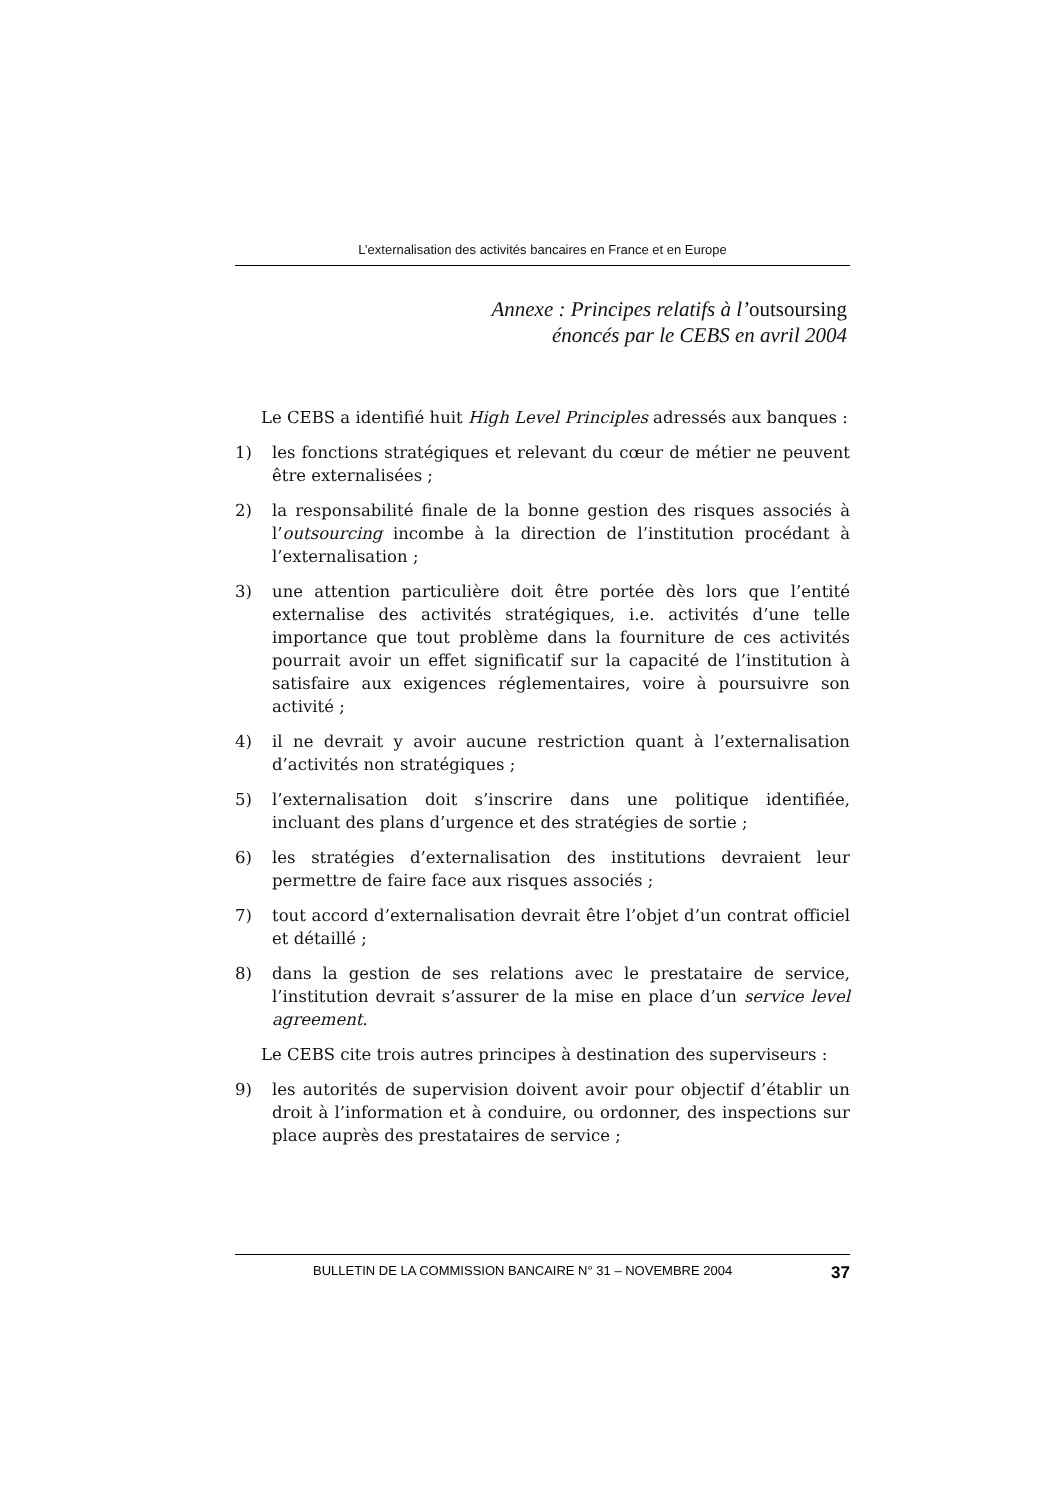L’externalisation des activités bancaires en France et en Europe
Annexe : Principes relatifs à l’outsoursing
énoncés par le CEBS en avril 2004
Le CEBS a identifié huit High Level Principles adressés aux banques :
1) les fonctions stratégiques et relevant du cœur de métier ne peuvent être externalisées ;
2) la responsabilité finale de la bonne gestion des risques associés à l’outsourcing incombe à la direction de l’institution procédant à l’externalisation ;
3) une attention particulière doit être portée dès lors que l’entité externalise des activités stratégiques, i.e. activités d’une telle importance que tout problème dans la fourniture de ces activités pourrait avoir un effet significatif sur la capacité de l’institution à satisfaire aux exigences réglementaires, voire à poursuivre son activité ;
4) il ne devrait y avoir aucune restriction quant à l’externalisation d’activités non stratégiques ;
5) l’externalisation doit s’inscrire dans une politique identifiée, incluant des plans d’urgence et des stratégies de sortie ;
6) les stratégies d’externalisation des institutions devraient leur permettre de faire face aux risques associés ;
7) tout accord d’externalisation devrait être l’objet d’un contrat officiel et détaillé ;
8) dans la gestion de ses relations avec le prestataire de service, l’institution devrait s’assurer de la mise en place d’un service level agreement.
Le CEBS cite trois autres principes à destination des superviseurs :
9) les autorités de supervision doivent avoir pour objectif d’établir un droit à l’information et à conduire, ou ordonner, des inspections sur place auprès des prestataires de service ;
BULLETIN DE LA COMMISSION BANCAIRE N° 31 – NOVEMBRE 2004 37